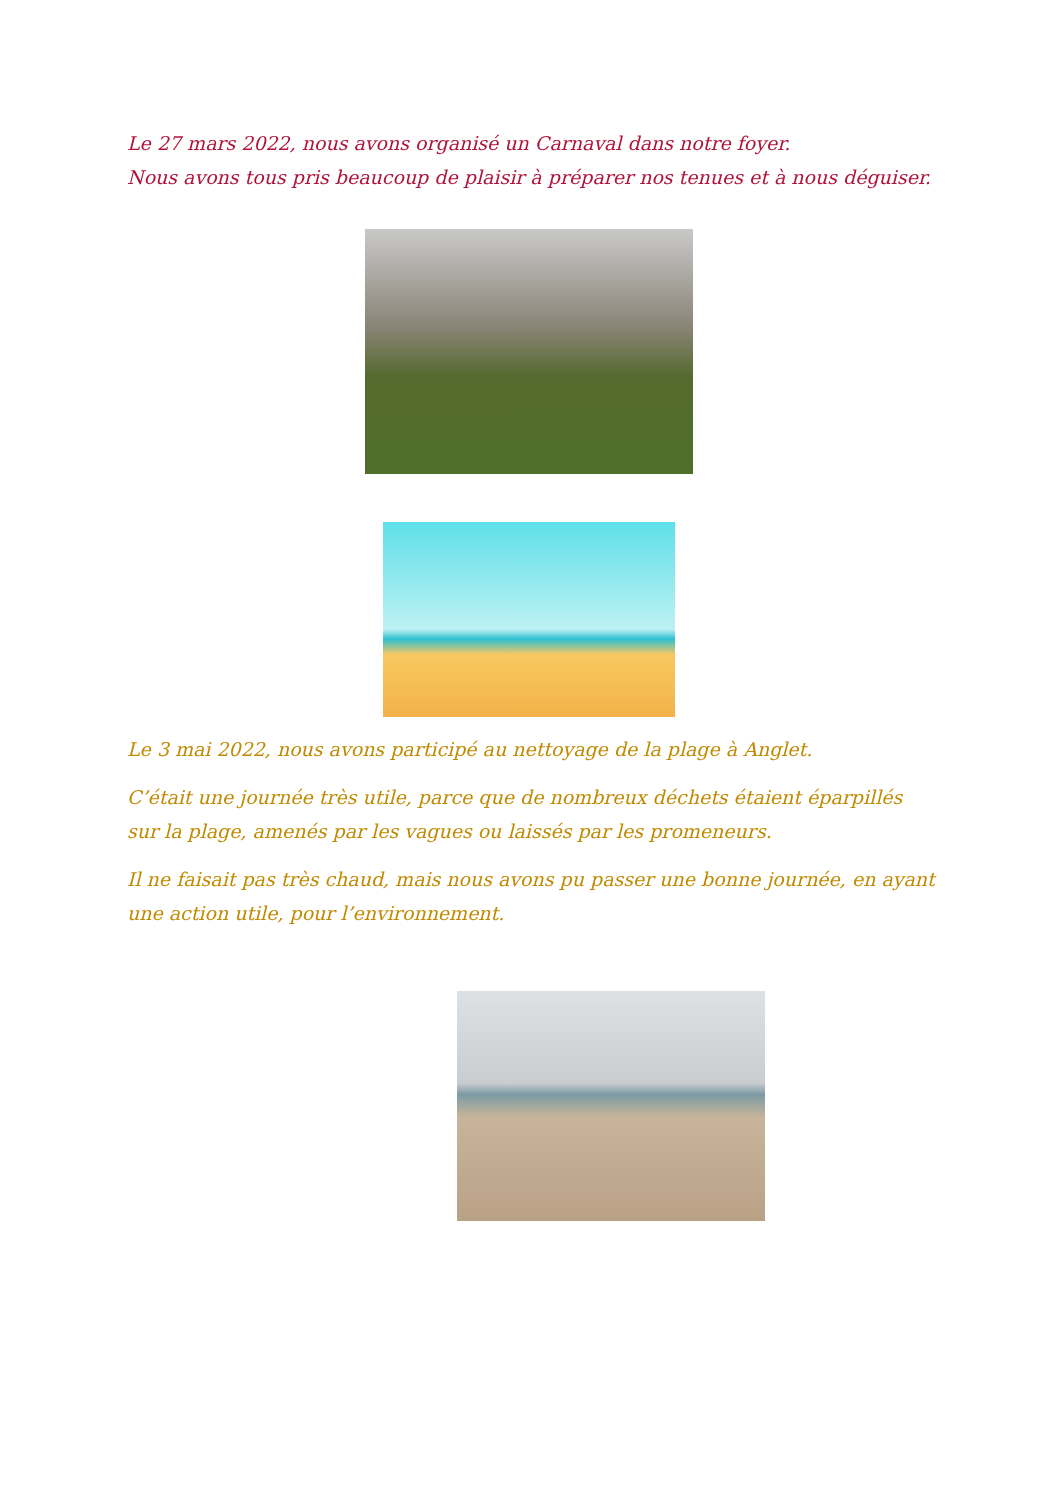Le 27 mars 2022, nous avons organisé un Carnaval dans notre foyer.
Nous avons tous pris beaucoup de plaisir à préparer nos tenues et à nous déguiser.
Le 3 mai 2022, nous avons participé au nettoyage de la plage à Anglet.
C’était une journée très utile, parce que de nombreux déchets étaient éparpillés sur la plage, amenés par les vagues ou laissés par les promeneurs.
Il ne faisait pas très chaud, mais nous avons pu passer une bonne journée, en ayant une action utile, pour l’environnement.